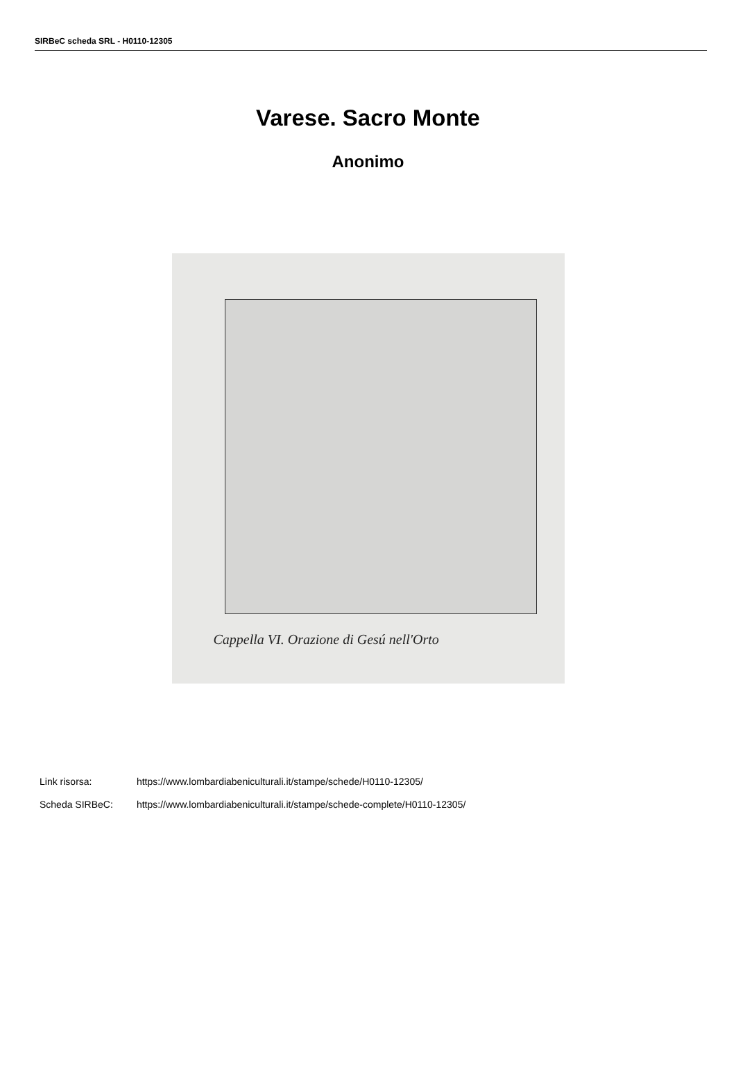SIRBeC scheda SRL - H0110-12305
Varese. Sacro Monte
Anonimo
Cappella VI. Orazione di Gesú nell'Orto
Link risorsa: https://www.lombardiabeniculturali.it/stampe/schede/H0110-12305/
Scheda SIRBeC: https://www.lombardiabeniculturali.it/stampe/schede-complete/H0110-12305/